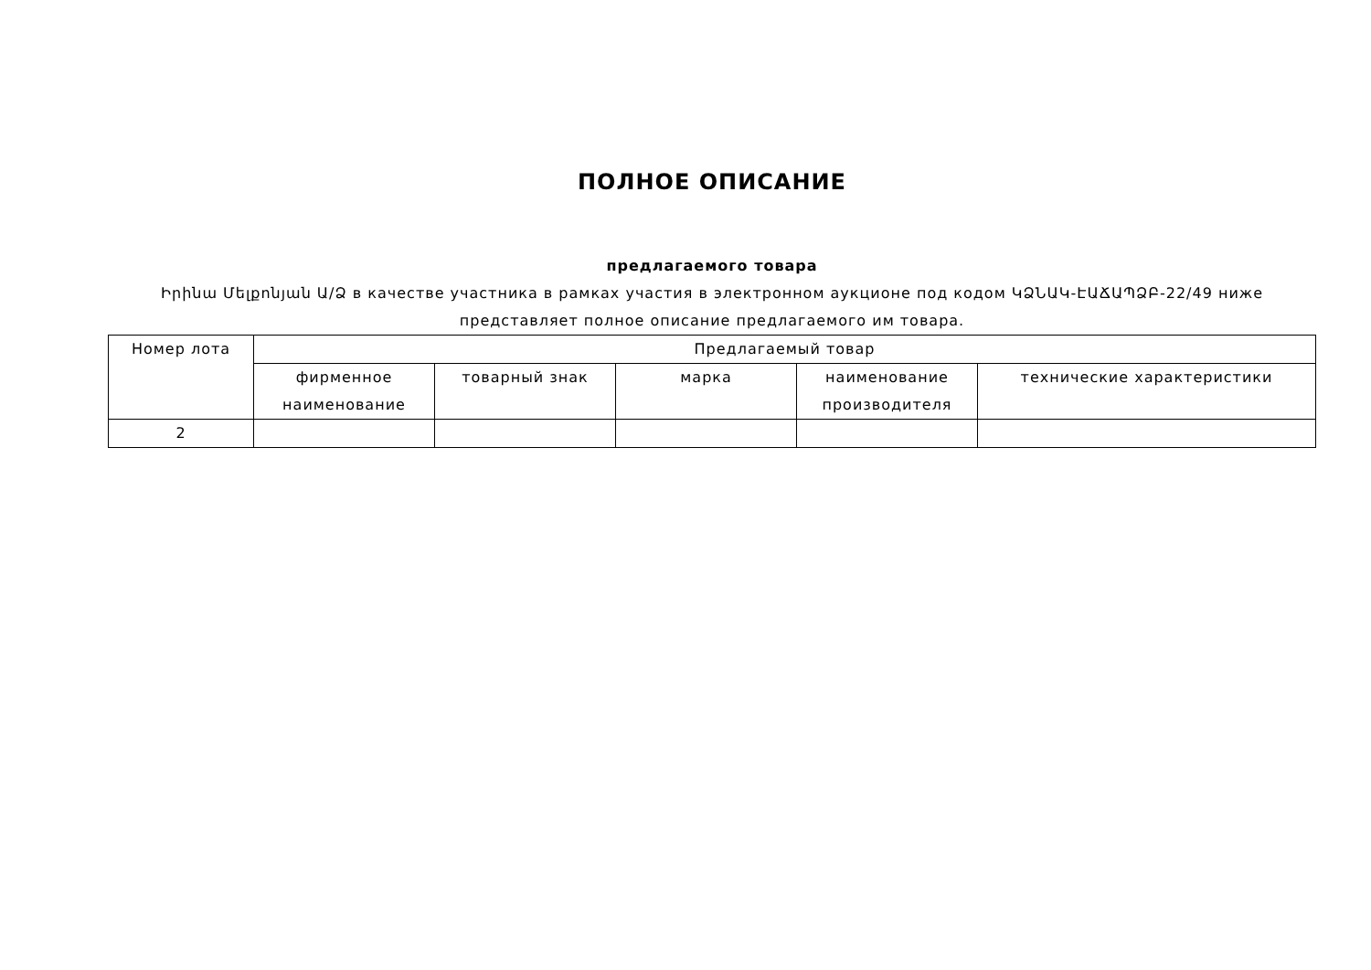ПОЛНОЕ ОПИСАНИЕ
предлагаемого товара
Իրինա Մելքոնյան Ա/Ձ в качестве участника в рамках участия в электронном аукционе под кодом ԿՁՆԱԿ-ԷԱՃԱՊՁԲ-22/49 ниже представляет полное описание предлагаемого им товара.
| Номер лота | Предлагаемый товар | | | | |
| --- | --- | --- | --- | --- | --- |
| | фирменное наименование | товарный знак | марка | наименование производителя | технические характеристики |
| 2 | | | | | |